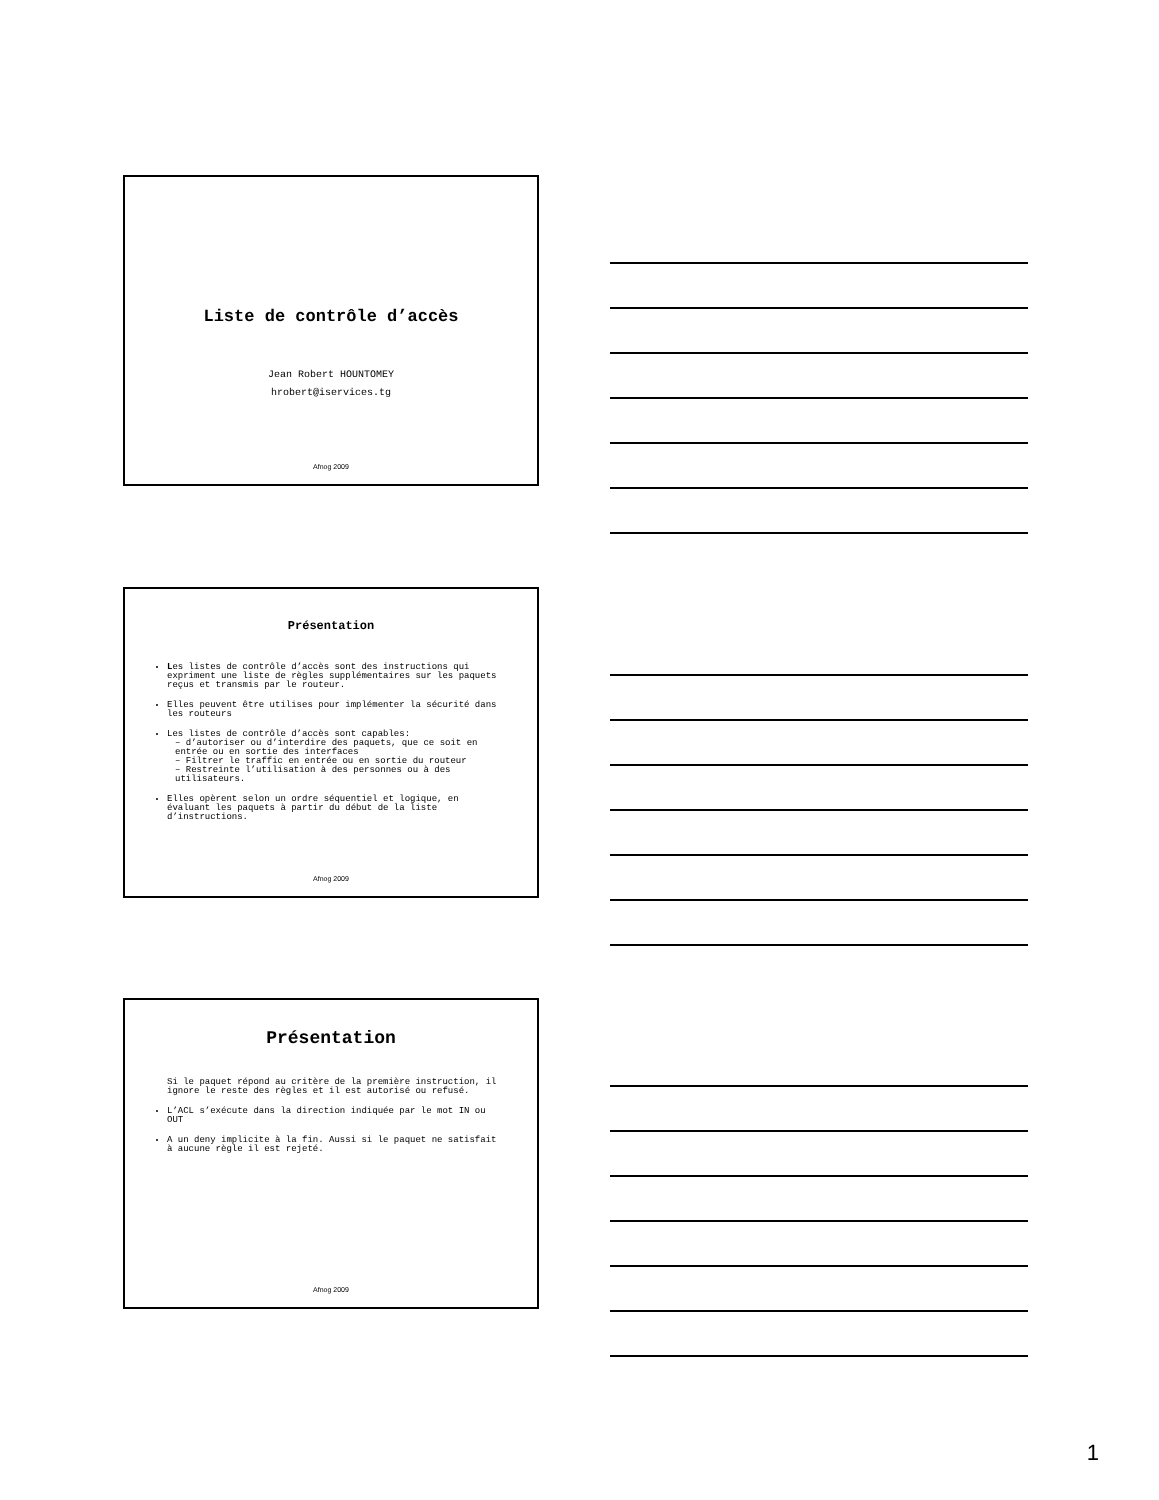Liste de contrôle d’accès
Jean Robert HOUNTOMEY
hrobert@iservices.tg
Afnog 2009
Présentation
Les listes de contrôle d’accès sont des instructions qui expriment une liste de règles supplémentaires sur les paquets reçus et transmis par le routeur.
Elles peuvent être utilises pour implémenter la sécurité dans les routeurs
Les listes de contrôle d’accès sont capables:
– d’autoriser ou d’interdire des paquets, que ce soit en entrée ou en sortie des interfaces
– Filtrer le traffic en entrée ou en sortie du routeur
– Restreinte l’utilisation à des personnes ou à des utilisateurs.
Elles opèrent selon un ordre séquentiel et logique, en évaluant les paquets à partir du début de la liste d’instructions.
Afnog 2009
Présentation
Si le paquet répond au critère de la première instruction, il ignore le reste des règles et il est autorisé ou refusé.
L’ACL s’exécute dans la direction indiquée par le mot IN ou OUT
A un deny implicite à la fin. Aussi si le paquet ne satisfait à aucune règle il est rejeté.
Afnog 2009
1